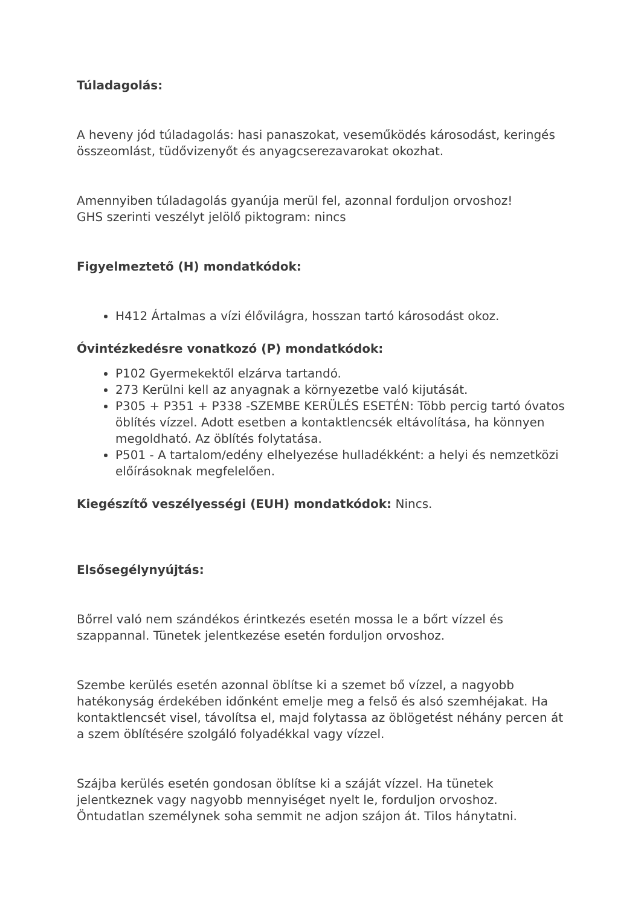Túladagolás:
A heveny jód túladagolás: hasi panaszokat, veseműködés károsodást, keringés összeomlást, tüdővizenyőt és anyagcserezavarokat okozhat.
Amennyiben túladagolás gyanúja merül fel, azonnal forduljon orvoshoz!
GHS szerinti veszélyt jelölő piktogram: nincs
Figyelmeztető (H) mondatkódok:
H412 Ártalmas a vízi élővilágra, hosszan tartó károsodást okoz.
Óvintézkedésre vonatkozó (P) mondatkódok:
P102 Gyermekektől elzárva tartandó.
273 Kerülni kell az anyagnak a környezetbe való kijutását.
P305 + P351 + P338 -SZEMBE KERÜLÉS ESETÉN: Több percig tartó óvatos öblítés vízzel. Adott esetben a kontaktlencsék eltávolítása, ha könnyen megoldható. Az öblítés folytatása.
P501 - A tartalom/edény elhelyezése hulladékként: a helyi és nemzetközi előírásoknak megfelelően.
Kiegészítő veszélyességi (EUH) mondatkódok: Nincs.
Elsősegélynyújtás:
Bőrrel való nem szándékos érintkezés esetén mossa le a bőrt vízzel és szappannal. Tünetek jelentkezése esetén forduljon orvoshoz.
Szembe kerülés esetén azonnal öblítse ki a szemet bő vízzel, a nagyobb hatékonyság érdekében időnként emelje meg a felső és alsó szemhéjakat. Ha kontaktlencsét visel, távolítsa el, majd folytassa az öblögetést néhány percen át a szem öblítésére szolgáló folyadékkal vagy vízzel.
Szájba kerülés esetén gondosan öblítse ki a száját vízzel. Ha tünetek jelentkeznek vagy nagyobb mennyiséget nyelt le, forduljon orvoshoz. Öntudatlan személynek soha semmit ne adjon szájon át. Tilos hánytatni.